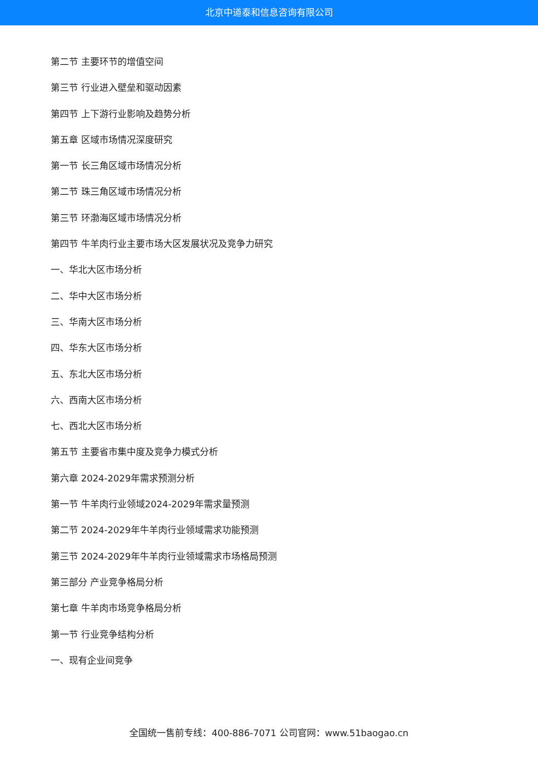北京中道泰和信息咨询有限公司
第二节 主要环节的增值空间
第三节 行业进入壁垒和驱动因素
第四节 上下游行业影响及趋势分析
第五章 区域市场情况深度研究
第一节 长三角区域市场情况分析
第二节 珠三角区域市场情况分析
第三节 环渤海区域市场情况分析
第四节 牛羊肉行业主要市场大区发展状况及竞争力研究
一、华北大区市场分析
二、华中大区市场分析
三、华南大区市场分析
四、华东大区市场分析
五、东北大区市场分析
六、西南大区市场分析
七、西北大区市场分析
第五节 主要省市集中度及竞争力模式分析
第六章 2024-2029年需求预测分析
第一节 牛羊肉行业领域2024-2029年需求量预测
第二节 2024-2029年牛羊肉行业领域需求功能预测
第三节 2024-2029年牛羊肉行业领域需求市场格局预测
第三部分 产业竞争格局分析
第七章 牛羊肉市场竞争格局分析
第一节 行业竞争结构分析
一、现有企业间竞争
全国统一售前专线：400-886-7071 公司官网：www.51baogao.cn